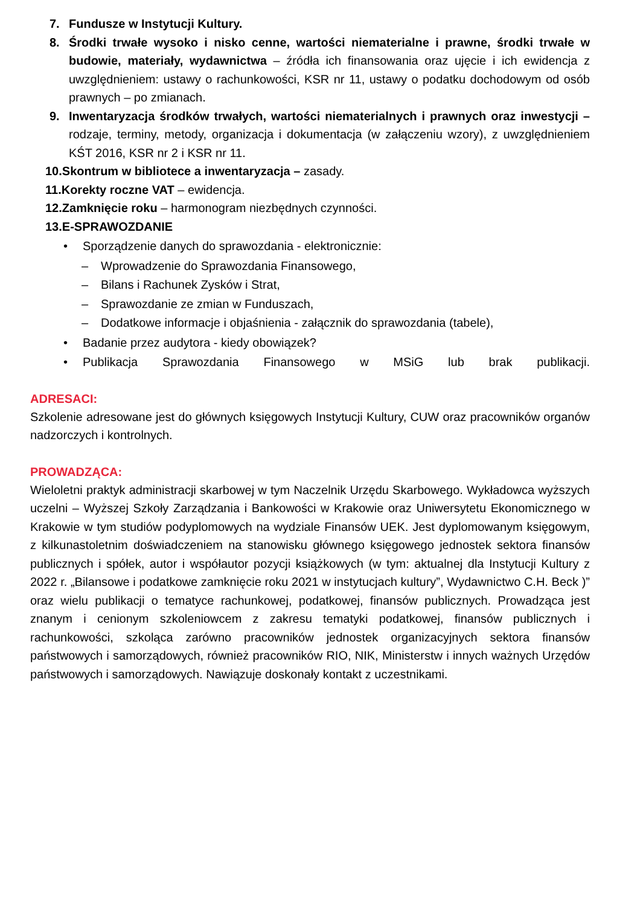7. Fundusze w Instytucji Kultury.
8. Środki trwałe wysoko i nisko cenne, wartości niematerialne i prawne, środki trwałe w budowie, materiały, wydawnictwa – źródła ich finansowania oraz ujęcie i ich ewidencja z uwzględnieniem: ustawy o rachunkowości, KSR nr 11, ustawy o podatku dochodowym od osób prawnych – po zmianach.
9. Inwentaryzacja środków trwałych, wartości niematerialnych i prawnych oraz inwestycji – rodzaje, terminy, metody, organizacja i dokumentacja (w załączeniu wzory), z uwzględnieniem KŚT 2016, KSR nr 2 i KSR nr 11.
10.Skontrum w bibliotece a inwentaryzacja – zasady.
11.Korekty roczne VAT – ewidencja.
12.Zamknięcie roku – harmonogram niezbędnych czynności.
13.E-SPRAWOZDANIE
• Sporządzenie danych do sprawozdania - elektronicznie:
– Wprowadzenie do Sprawozdania Finansowego,
– Bilans i Rachunek Zysków i Strat,
– Sprawozdanie ze zmian w Funduszach,
– Dodatkowe informacje i objaśnienia - załącznik do sprawozdania (tabele),
• Badanie przez audytora - kiedy obowiązek?
• Publikacja Sprawozdania Finansowego w MSiG lub brak publikacji.
ADRESACI:
Szkolenie adresowane jest do głównych księgowych Instytucji Kultury, CUW oraz pracowników organów nadzorczych i kontrolnych.
PROWADZĄCA:
Wieloletni praktyk administracji skarbowej w tym Naczelnik Urzędu Skarbowego. Wykładowca wyższych uczelni – Wyższej Szkoły Zarządzania i Bankowości w Krakowie oraz Uniwersytetu Ekonomicznego w Krakowie w tym studiów podyplomowych na wydziale Finansów UEK. Jest dyplomowanym księgowym, z kilkunastoletnim doświadczeniem na stanowisku głównego księgowego jednostek sektora finansów publicznych i spółek, autor i współautor pozycji książkowych (w tym: aktualnej dla Instytucji Kultury z 2022 r. „Bilansowe i podatkowe zamknięcie roku 2021 w instytucjach kultury”, Wydawnictwo C.H. Beck )” oraz wielu publikacji o tematyce rachunkowej, podatkowej, finansów publicznych. Prowadząca jest znanym i cenionym szkoleniowcem z zakresu tematyki podatkowej, finansów publicznych i rachunkowości, szkoląca zarówno pracowników jednostek organizacyjnych sektora finansów państwowych i samorządowych, również pracowników RIO, NIK, Ministerstw i innych ważnych Urzędów państwowych i samorządowych. Nawiązuje doskonały kontakt z uczestnikami.